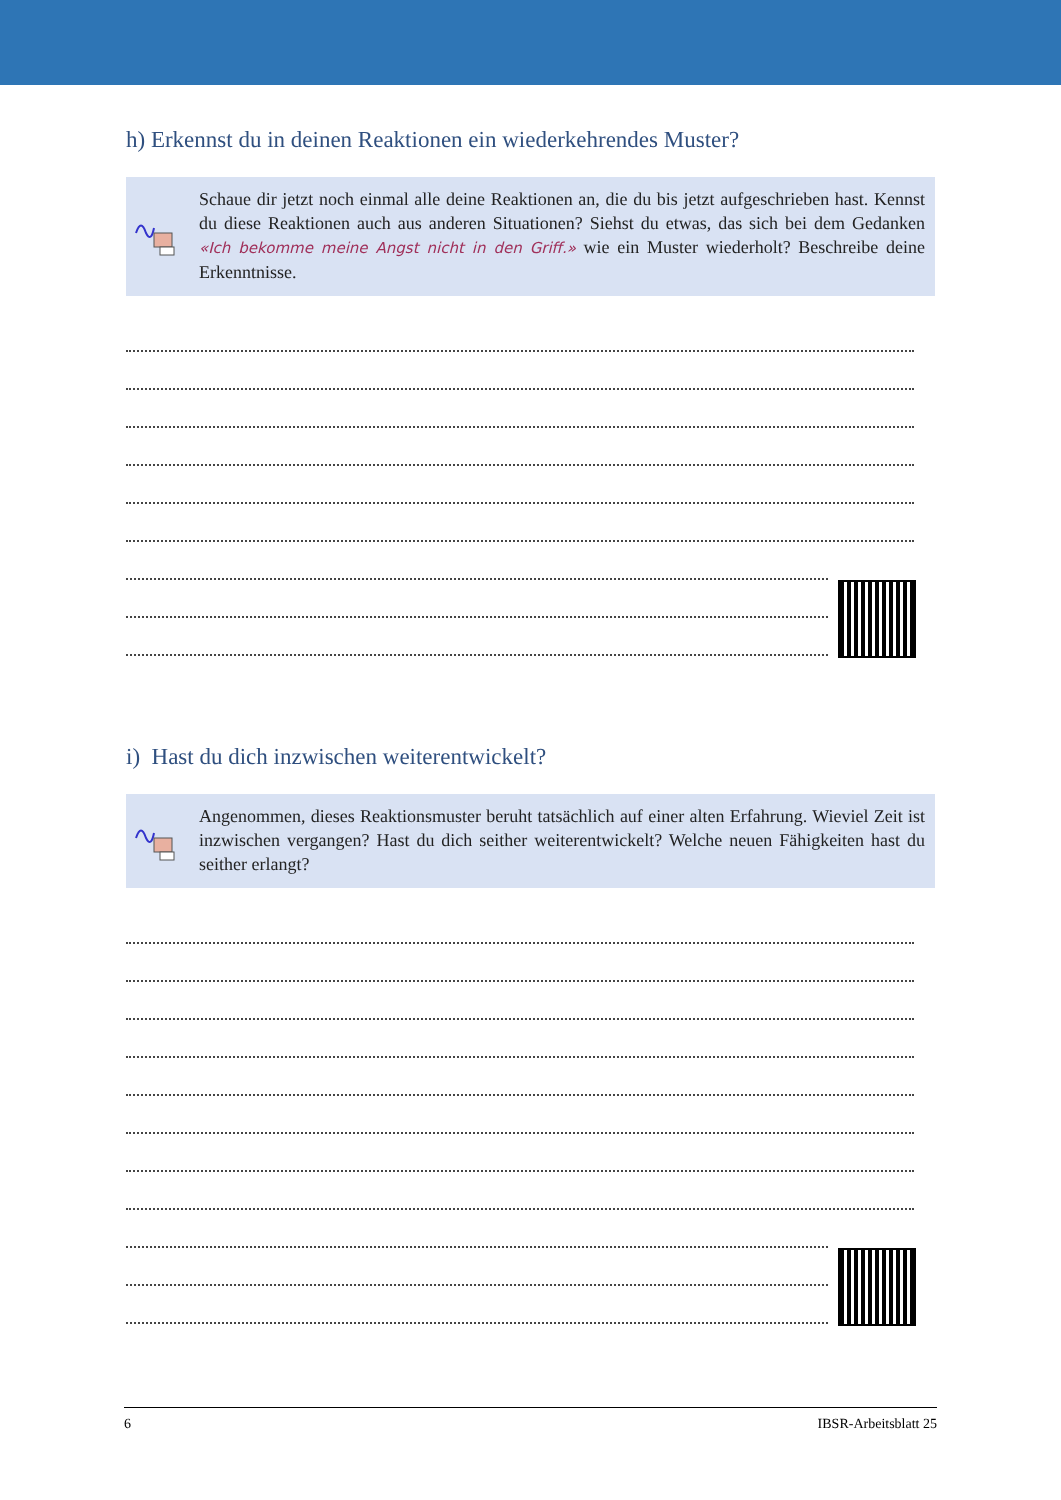h) Erkennst du in deinen Reaktionen ein wiederkehrendes Muster?
Schaue dir jetzt noch einmal alle deine Reaktionen an, die du bis jetzt aufgeschrieben hast. Kennst du diese Reaktionen auch aus anderen Situationen? Siehst du etwas, das sich bei dem Gedanken «Ich bekomme meine Angst nicht in den Griff.» wie ein Muster wiederholt? Beschreibe deine Erkenntnisse.
i) Hast du dich inzwischen weiterentwickelt?
Angenommen, dieses Reaktionsmuster beruht tatsächlich auf einer alten Erfahrung. Wieviel Zeit ist inzwischen vergangen? Hast du dich seither weiterentwickelt? Welche neuen Fähigkeiten hast du seither erlangt?
6 IBSR-Arbeitsblatt 25